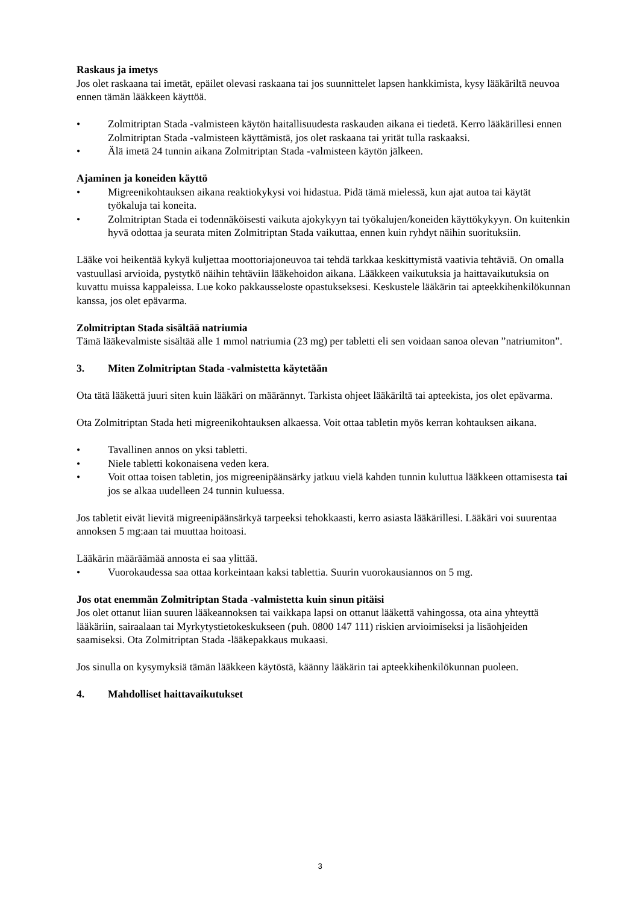Raskaus ja imetys
Jos olet raskaana tai imetät, epäilet olevasi raskaana tai jos suunnittelet lapsen hankkimista, kysy lääkäriltä neuvoa ennen tämän lääkkeen käyttöä.
• Zolmitriptan Stada -valmisteen käytön haitallisuudesta raskauden aikana ei tiedetä. Kerro lääkärillesi ennen Zolmitriptan Stada -valmisteen käyttämistä, jos olet raskaana tai yrität tulla raskaaksi.
• Älä imetä 24 tunnin aikana Zolmitriptan Stada -valmisteen käytön jälkeen.
Ajaminen ja koneiden käyttö
• Migreenikohtauksen aikana reaktiokykysi voi hidastua. Pidä tämä mielessä, kun ajat autoa tai käytät työkaluja tai koneita.
• Zolmitriptan Stada ei todennäköisesti vaikuta ajokykyyn tai työkalujen/koneiden käyttökykyyn. On kuitenkin hyvä odottaa ja seurata miten Zolmitriptan Stada vaikuttaa, ennen kuin ryhdyt näihin suorituksiin.
Lääke voi heikentää kykyä kuljettaa moottoriajoneuvoa tai tehdä tarkkaa keskittymistä vaativia tehtäviä. On omalla vastuullasi arvioida, pystytkö näihin tehtäviin lääkehoidon aikana. Lääkkeen vaikutuksia ja haittavaikutuksia on kuvattu muissa kappaleissa. Lue koko pakkausseloste opastukseksesi. Keskustele lääkärin tai apteekkihenkilökunnan kanssa, jos olet epävarma.
Zolmitriptan Stada sisältää natriumia
Tämä lääkevalmiste sisältää alle 1 mmol natriumia (23 mg) per tabletti eli sen voidaan sanoa olevan ”natriumiton”.
3. Miten Zolmitriptan Stada -valmistetta käytetään
Ota tätä lääkettä juuri siten kuin lääkäri on määrännyt. Tarkista ohjeet lääkäriltä tai apteekista, jos olet epävarma.
Ota Zolmitriptan Stada heti migreenikohtauksen alkaessa. Voit ottaa tabletin myös kerran kohtauksen aikana.
• Tavallinen annos on yksi tabletti.
• Niele tabletti kokonaisena veden kera.
• Voit ottaa toisen tabletin, jos migreenipäänsärky jatkuu vielä kahden tunnin kuluttua lääkkeen ottamisesta tai jos se alkaa uudelleen 24 tunnin kuluessa.
Jos tabletit eivät lievitä migreenipäänsärkyä tarpeeksi tehokkaasti, kerro asiasta lääkärillesi. Lääkäri voi suurentaa annoksen 5 mg:aan tai muuttaa hoitoasi.
Lääkärin määräämää annosta ei saa ylittää.
• Vuorokaudessa saa ottaa korkeintaan kaksi tablettia. Suurin vuorokausiannos on 5 mg.
Jos otat enemmän Zolmitriptan Stada -valmistetta kuin sinun pitäisi
Jos olet ottanut liian suuren lääkeannoksen tai vaikkapa lapsi on ottanut lääkettä vahingossa, ota aina yhteyttä lääkäriin, sairaalaan tai Myrkytystietokeskukseen (puh. 0800 147 111) riskien arvioimiseksi ja lisäohjeiden saamiseksi. Ota Zolmitriptan Stada -lääkepakkaus mukaasi.
Jos sinulla on kysymyksiä tämän lääkkeen käytöstä, käänny lääkärin tai apteekkihenkilökunnan puoleen.
4. Mahdolliset haittavaikutukset
3